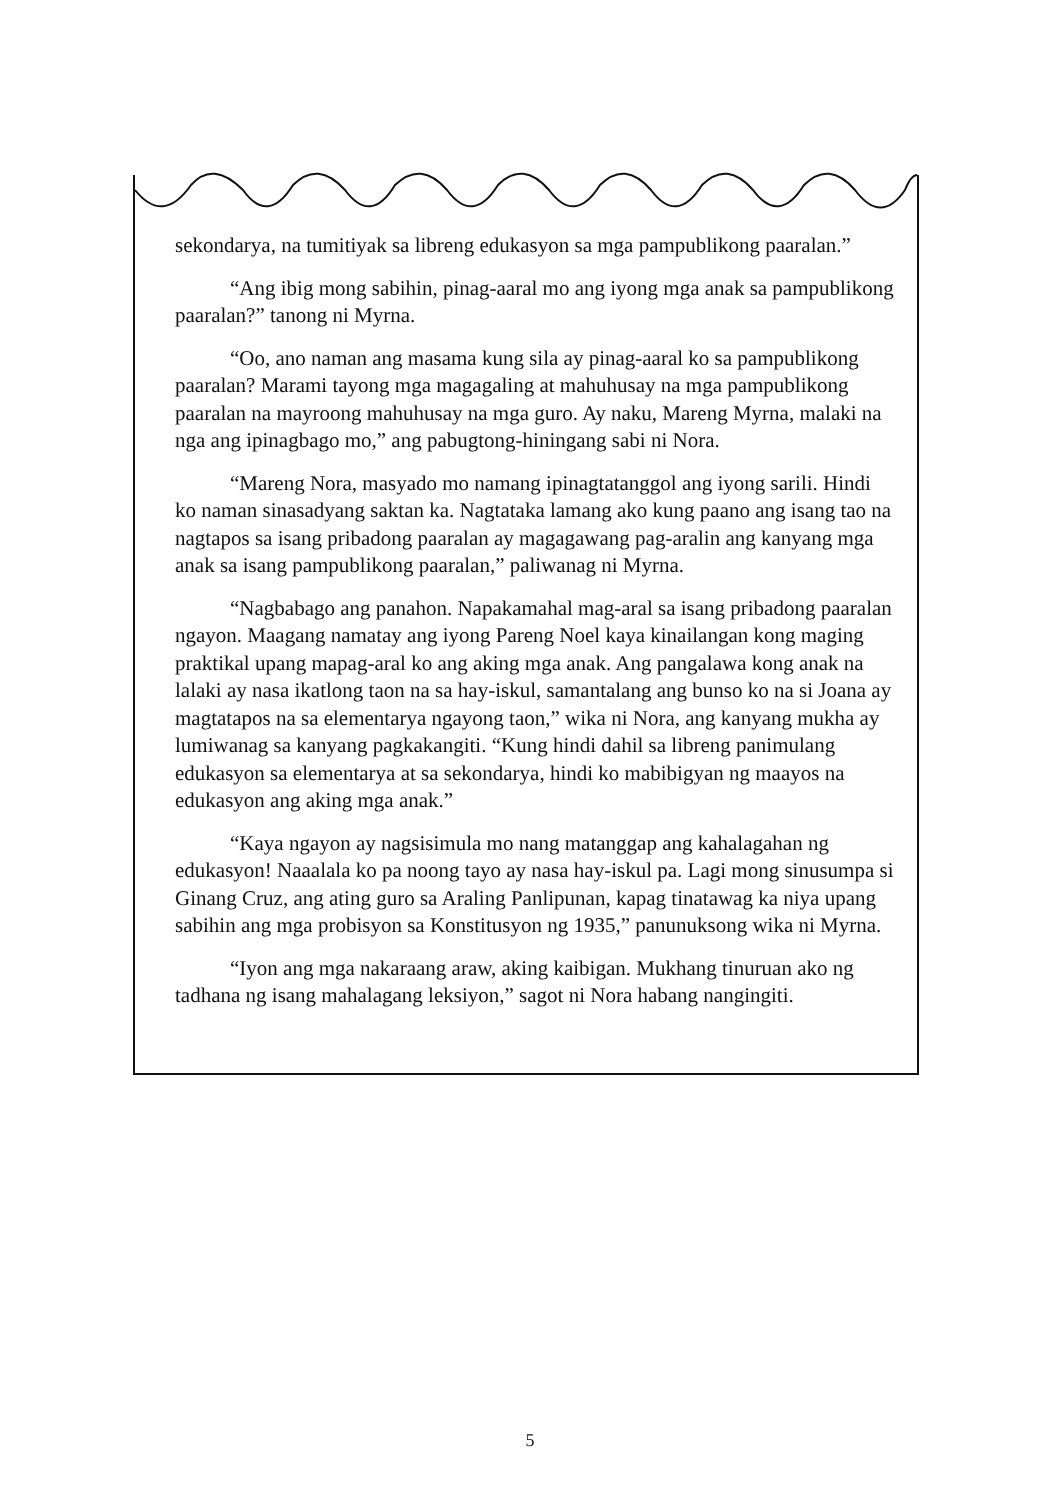sekondarya, na tumitiyak sa libreng edukasyon sa mga pampublikong paaralan.”
“Ang ibig mong sabihin, pinag-aaral mo ang iyong mga anak sa pampublikong paaralan?” tanong ni Myrna.
“Oo, ano naman ang masama kung sila ay pinag-aaral ko sa pampublikong paaralan? Marami tayong mga magagaling at mahuhusay na mga pampublikong paaralan na mayroong mahuhusay na mga guro. Ay naku, Mareng Myrna, malaki na nga ang ipinagbago mo,” ang pabugtong-hiningang sabi ni Nora.
“Mareng Nora, masyado mo namang ipinagtatanggol ang iyong sarili. Hindi ko naman sinasadyang saktan ka. Nagtataka lamang ako kung paano ang isang tao na nagtapos sa isang pribadong paaralan ay magagawang pag-aralin ang kanyang mga anak sa isang pampublikong paaralan,” paliwanag ni Myrna.
“Nagbabago ang panahon. Napakamahal mag-aral sa isang pribadong paaralan ngayon. Maagang namatay ang iyong Pareng Noel kaya kinailangan kong maging praktikal upang mapag-aral ko ang aking mga anak. Ang pangalawa kong anak na lalaki ay nasa ikatlong taon na sa hay-iskul, samantalang ang bunso ko na si Joana ay magtatapos na sa elementarya ngayong taon,” wika ni Nora, ang kanyang mukha ay lumiwanag sa kanyang pagkakangiti. “Kung hindi dahil sa libreng panimulang edukasyon sa elementarya at sa sekondarya, hindi ko mabibigyan ng maayos na edukasyon ang aking mga anak.”
“Kaya ngayon ay nagsisimula mo nang matanggap ang kahalagahan ng edukasyon! Naaalala ko pa noong tayo ay nasa hay-iskul pa. Lagi mong sinusumpa si Ginang Cruz, ang ating guro sa Araling Panlipunan, kapag tinatawag ka niya upang sabihin ang mga probisyon sa Konstitusyon ng 1935,” panunuksong wika ni Myrna.
“Iyon ang mga nakaraang araw, aking kaibigan. Mukhang tinuruan ako ng tadhana ng isang mahalagang leksiyon,” sagot ni Nora habang nangingiti.
5